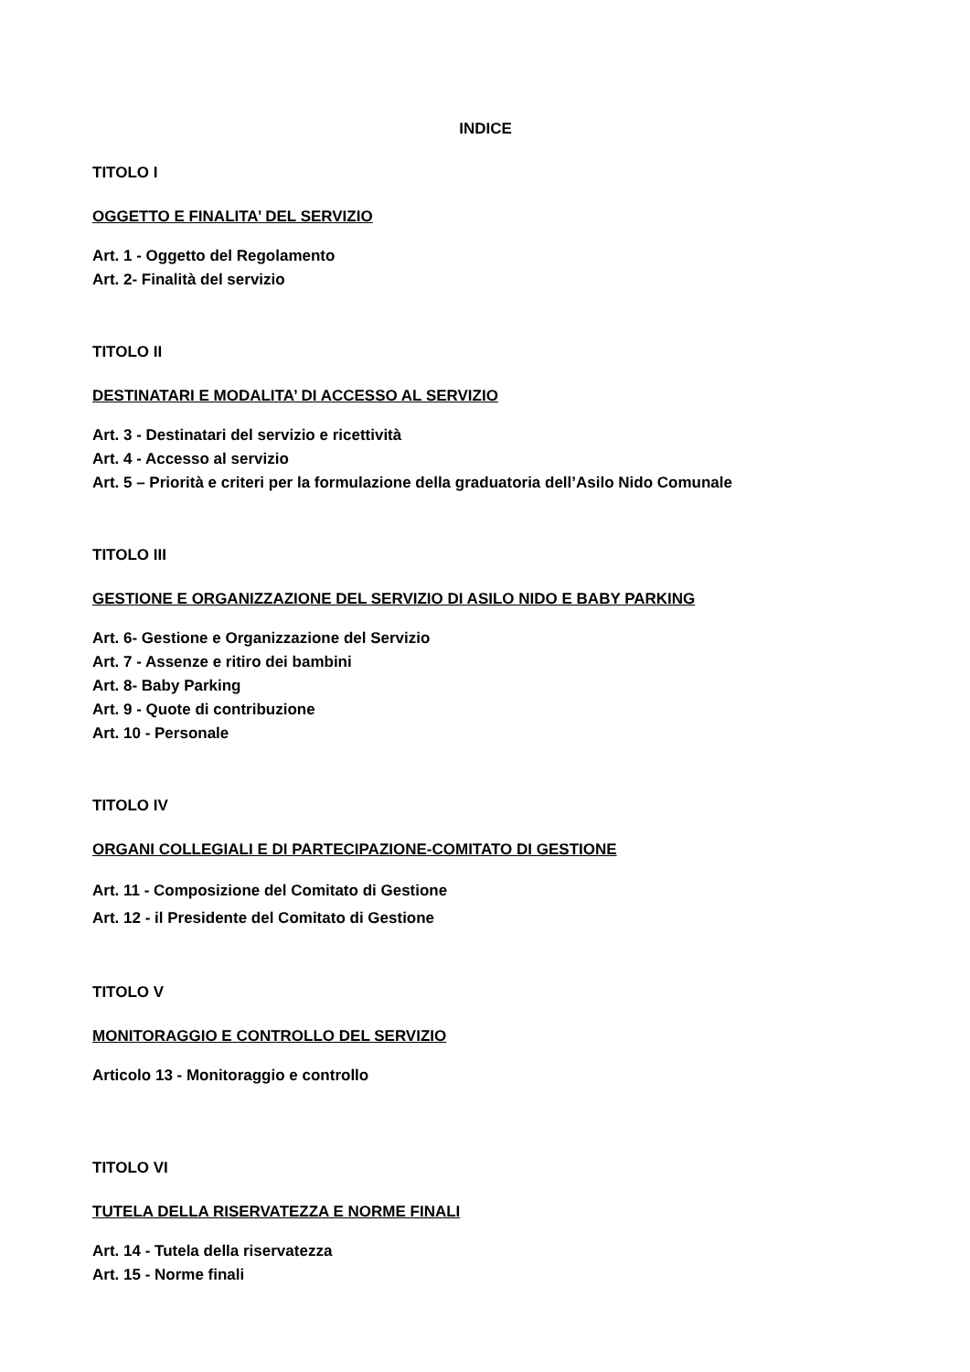INDICE
TITOLO I
OGGETTO E FINALITA’ DEL SERVIZIO
Art. 1 - Oggetto del Regolamento
Art. 2- Finalità del servizio
TITOLO II
DESTINATARI E MODALITA’ DI ACCESSO AL SERVIZIO
Art. 3 - Destinatari del servizio e ricettività
Art. 4 - Accesso al servizio
Art. 5 – Priorità e criteri per la formulazione della graduatoria dell’Asilo Nido Comunale
TITOLO III
GESTIONE E ORGANIZZAZIONE DEL SERVIZIO DI ASILO NIDO E BABY PARKING
Art. 6- Gestione e Organizzazione del Servizio
Art. 7 - Assenze e ritiro dei bambini
Art. 8- Baby Parking
Art. 9 - Quote di contribuzione
Art. 10 - Personale
TITOLO IV
ORGANI COLLEGIALI E DI PARTECIPAZIONE-COMITATO DI GESTIONE
Art. 11 - Composizione del Comitato di Gestione
Art. 12 - il Presidente del Comitato di Gestione
TITOLO V
MONITORAGGIO E CONTROLLO DEL SERVIZIO
Articolo 13 - Monitoraggio e controllo
TITOLO VI
TUTELA DELLA RISERVATEZZA E NORME FINALI
Art. 14 - Tutela della riservatezza
Art. 15 - Norme finali